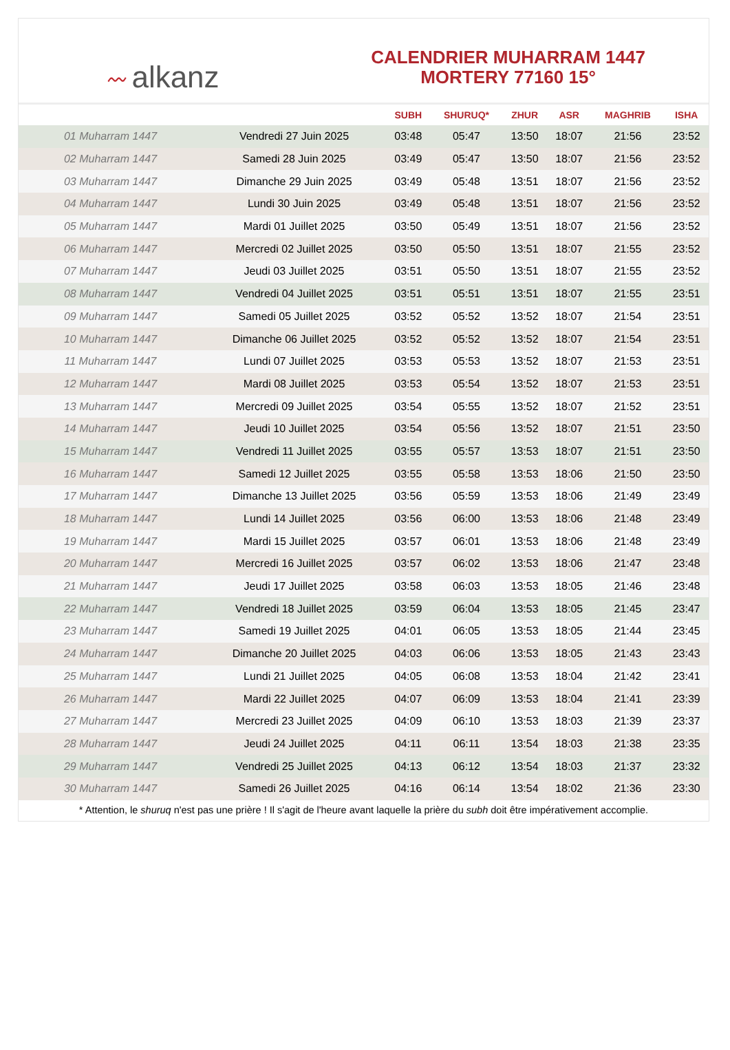〰 alkanz
CALENDRIER MUHARRAM 1447
MORTERY 77160 15°
| | | SUBH | SHURUQ* | ZHUR | ASR | MAGHRIB | ISHA |
| --- | --- | --- | --- | --- | --- | --- | --- |
| 01 Muharram 1447 | Vendredi 27 Juin 2025 | 03:48 | 05:47 | 13:50 | 18:07 | 21:56 | 23:52 |
| 02 Muharram 1447 | Samedi 28 Juin 2025 | 03:49 | 05:47 | 13:50 | 18:07 | 21:56 | 23:52 |
| 03 Muharram 1447 | Dimanche 29 Juin 2025 | 03:49 | 05:48 | 13:51 | 18:07 | 21:56 | 23:52 |
| 04 Muharram 1447 | Lundi 30 Juin 2025 | 03:49 | 05:48 | 13:51 | 18:07 | 21:56 | 23:52 |
| 05 Muharram 1447 | Mardi 01 Juillet 2025 | 03:50 | 05:49 | 13:51 | 18:07 | 21:56 | 23:52 |
| 06 Muharram 1447 | Mercredi 02 Juillet 2025 | 03:50 | 05:50 | 13:51 | 18:07 | 21:55 | 23:52 |
| 07 Muharram 1447 | Jeudi 03 Juillet 2025 | 03:51 | 05:50 | 13:51 | 18:07 | 21:55 | 23:52 |
| 08 Muharram 1447 | Vendredi 04 Juillet 2025 | 03:51 | 05:51 | 13:51 | 18:07 | 21:55 | 23:51 |
| 09 Muharram 1447 | Samedi 05 Juillet 2025 | 03:52 | 05:52 | 13:52 | 18:07 | 21:54 | 23:51 |
| 10 Muharram 1447 | Dimanche 06 Juillet 2025 | 03:52 | 05:52 | 13:52 | 18:07 | 21:54 | 23:51 |
| 11 Muharram 1447 | Lundi 07 Juillet 2025 | 03:53 | 05:53 | 13:52 | 18:07 | 21:53 | 23:51 |
| 12 Muharram 1447 | Mardi 08 Juillet 2025 | 03:53 | 05:54 | 13:52 | 18:07 | 21:53 | 23:51 |
| 13 Muharram 1447 | Mercredi 09 Juillet 2025 | 03:54 | 05:55 | 13:52 | 18:07 | 21:52 | 23:51 |
| 14 Muharram 1447 | Jeudi 10 Juillet 2025 | 03:54 | 05:56 | 13:52 | 18:07 | 21:51 | 23:50 |
| 15 Muharram 1447 | Vendredi 11 Juillet 2025 | 03:55 | 05:57 | 13:53 | 18:07 | 21:51 | 23:50 |
| 16 Muharram 1447 | Samedi 12 Juillet 2025 | 03:55 | 05:58 | 13:53 | 18:06 | 21:50 | 23:50 |
| 17 Muharram 1447 | Dimanche 13 Juillet 2025 | 03:56 | 05:59 | 13:53 | 18:06 | 21:49 | 23:49 |
| 18 Muharram 1447 | Lundi 14 Juillet 2025 | 03:56 | 06:00 | 13:53 | 18:06 | 21:48 | 23:49 |
| 19 Muharram 1447 | Mardi 15 Juillet 2025 | 03:57 | 06:01 | 13:53 | 18:06 | 21:48 | 23:49 |
| 20 Muharram 1447 | Mercredi 16 Juillet 2025 | 03:57 | 06:02 | 13:53 | 18:06 | 21:47 | 23:48 |
| 21 Muharram 1447 | Jeudi 17 Juillet 2025 | 03:58 | 06:03 | 13:53 | 18:05 | 21:46 | 23:48 |
| 22 Muharram 1447 | Vendredi 18 Juillet 2025 | 03:59 | 06:04 | 13:53 | 18:05 | 21:45 | 23:47 |
| 23 Muharram 1447 | Samedi 19 Juillet 2025 | 04:01 | 06:05 | 13:53 | 18:05 | 21:44 | 23:45 |
| 24 Muharram 1447 | Dimanche 20 Juillet 2025 | 04:03 | 06:06 | 13:53 | 18:05 | 21:43 | 23:43 |
| 25 Muharram 1447 | Lundi 21 Juillet 2025 | 04:05 | 06:08 | 13:53 | 18:04 | 21:42 | 23:41 |
| 26 Muharram 1447 | Mardi 22 Juillet 2025 | 04:07 | 06:09 | 13:53 | 18:04 | 21:41 | 23:39 |
| 27 Muharram 1447 | Mercredi 23 Juillet 2025 | 04:09 | 06:10 | 13:53 | 18:03 | 21:39 | 23:37 |
| 28 Muharram 1447 | Jeudi 24 Juillet 2025 | 04:11 | 06:11 | 13:54 | 18:03 | 21:38 | 23:35 |
| 29 Muharram 1447 | Vendredi 25 Juillet 2025 | 04:13 | 06:12 | 13:54 | 18:03 | 21:37 | 23:32 |
| 30 Muharram 1447 | Samedi 26 Juillet 2025 | 04:16 | 06:14 | 13:54 | 18:02 | 21:36 | 23:30 |
* Attention, le shuruq n'est pas une prière ! Il s'agit de l'heure avant laquelle la prière du subh doit être impérativement accomplie.